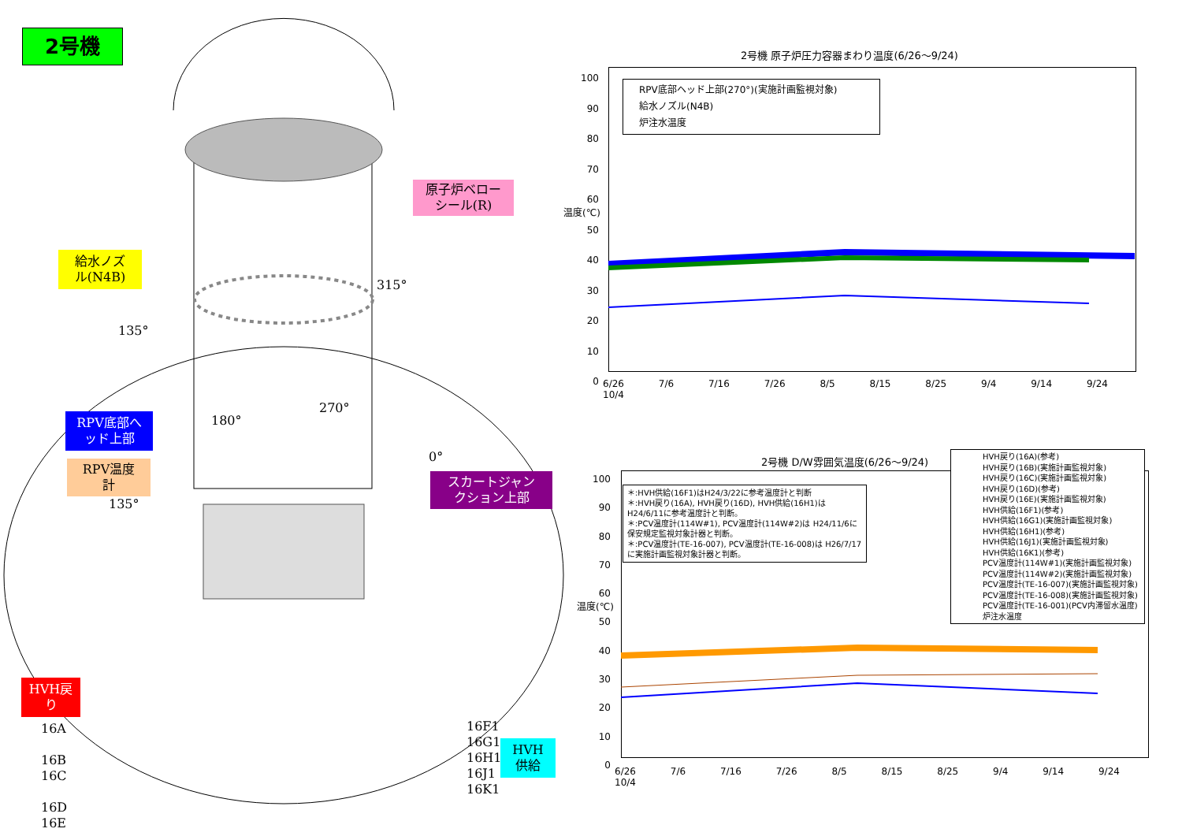2号機
原子炉ベロー
シール(R)
給水ノズ
ル(N4B)
RPV底部へ
ッド上部
RPV温度
計
スカートジャン
クション上部
HVH戻
り
HVH
供給
315°
135°
270°
180°
0°
135°
16A
16B
16C
16D
16E
16F1
16G1
16H1
16J1
16K1
2号機 原子炉圧力容器まわり温度(6/26～9/24)
RPV底部ヘッド上部(270°)(実施計画監視対象)
給水ノズル(N4B)
炉注水温度
100 90 80 70 60 50 40 30 20 10 0
6/26 7/6 7/16 7/26 8/5 8/15 8/25 9/4 9/14 9/24 10/4
温度(℃)
2号機 D/W雰囲気温度(6/26～9/24)
＊:HVH供給(16F1)はH24/3/22に参考温度計と判断
＊:HVH戻り(16A), HVH戻り(16D), HVH供給(16H1)は H24/6/11に参考温度計と判断。
＊:PCV温度計(114W#1), PCV温度計(114W#2)は H24/11/6に保安規定監視対象計器と判断。
＊:PCV温度計(TE-16-007), PCV温度計(TE-16-008)は H26/7/17に実施計画監視対象計器と判断。
HVH戻り(16A)(参考)
HVH戻り(16B)(実施計画監視対象)
HVH戻り(16C)(実施計画監視対象)
HVH戻り(16D)(参考)
HVH戻り(16E)(実施計画監視対象)
HVH供給(16F1)(参考)
HVH供給(16G1)(実施計画監視対象)
HVH供給(16H1)(参考)
HVH供給(16J1)(実施計画監視対象)
HVH供給(16K1)(参考)
PCV温度計(114W#1)(実施計画監視対象)
PCV温度計(114W#2)(実施計画監視対象)
PCV温度計(TE-16-007)(実施計画監視対象)
PCV温度計(TE-16-008)(実施計画監視対象)
PCV温度計(TE-16-001)(PCV内滞留水温度)
炉注水温度
100 90 80 70 60 50 40 30 20 10 0
6/26 7/6 7/16 7/26 8/5 8/15 8/25 9/4 9/14 9/24 10/4
温度(℃)